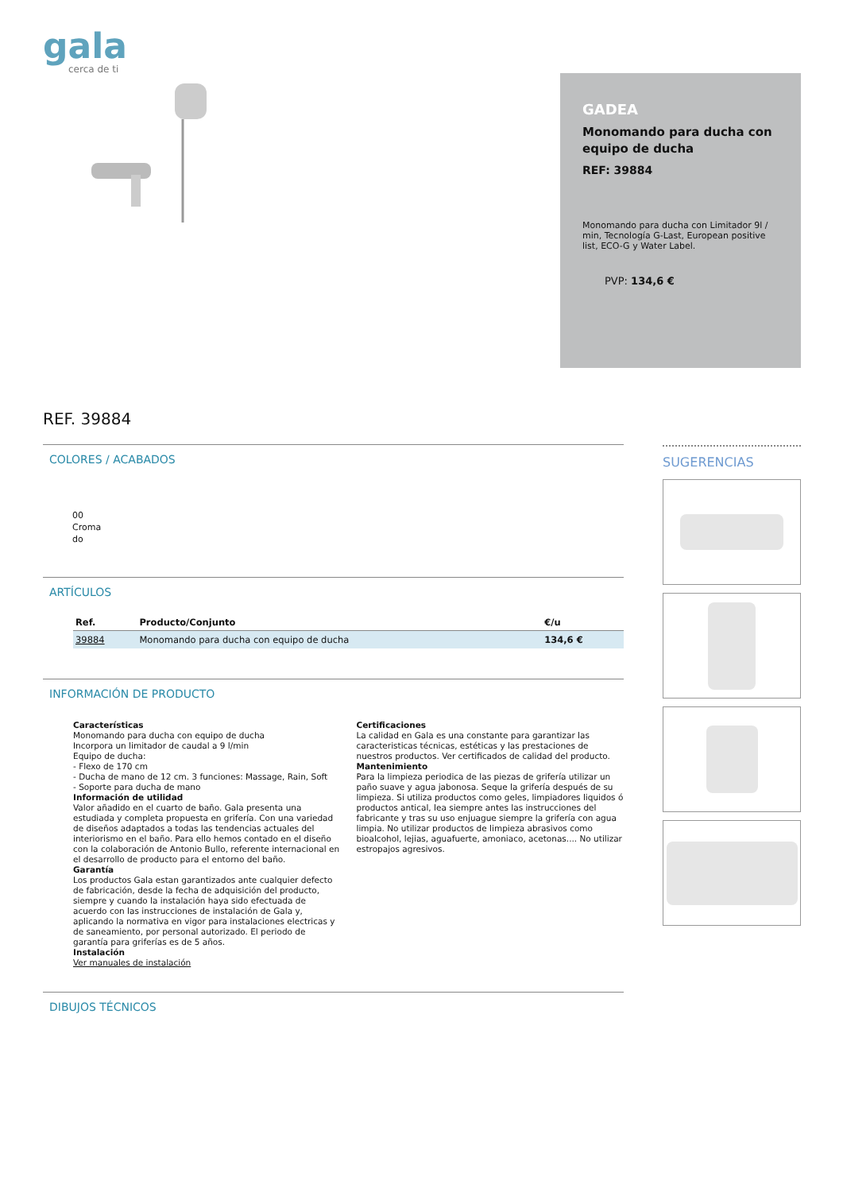gala
cerca de ti
GADEA
Monomando para ducha con equipo de ducha
REF: 39884
Monomando para ducha con Limitador 9l / min, Tecnología G-Last, European positive list, ECO-G y Water Label.
PVP: 134,6 €
REF. 39884
COLORES / ACABADOS
00
Croma
do
ARTÍCULOS
| Ref. | Producto/Conjunto | €/u |
| --- | --- | --- |
| 39884 | Monomando para ducha con equipo de ducha | 134,6 € |
INFORMACIÓN DE PRODUCTO
Características
Monomando para ducha con equipo de ducha
Incorpora un limitador de caudal a 9 l/min
Equipo de ducha:
- Flexo de 170 cm
- Ducha de mano de 12 cm. 3 funciones: Massage, Rain, Soft
- Soporte para ducha de mano
Información de utilidad
Valor añadido en el cuarto de baño. Gala presenta una estudiada y completa propuesta en grifería. Con una variedad de diseños adaptados a todas las tendencias actuales del interiorismo en el baño. Para ello hemos contado en el diseño con la colaboración de Antonio Bullo, referente internacional en el desarrollo de producto para el entorno del baño.
Garantía
Los productos Gala estan garantizados ante cualquier defecto de fabricación, desde la fecha de adquisición del producto, siempre y cuando la instalación haya sido efectuada de acuerdo con las instrucciones de instalación de Gala y, aplicando la normativa en vigor para instalaciones electricas y de saneamiento, por personal autorizado. El periodo de garantía para griferías es de 5 años.
Instalación
Ver manuales de instalación
Certificaciones
La calidad en Gala es una constante para garantizar las caracteristicas técnicas, estéticas y las prestaciones de nuestros productos. Ver certificados de calidad del producto.
Mantenimiento
Para la limpieza periodica de las piezas de grifería utilizar un paño suave y agua jabonosa. Seque la grifería después de su limpieza. Si utiliza productos como geles, limpiadores liquidos ó productos antical, lea siempre antes las instrucciones del fabricante y tras su uso enjuague siempre la grifería con agua limpia. No utilizar productos de limpieza abrasivos como bioalcohol, lejias, aguafuerte, amoniaco, acetonas.... No utilizar estropajos agresivos.
DIBUJOS TÉCNICOS
SUGERENCIAS